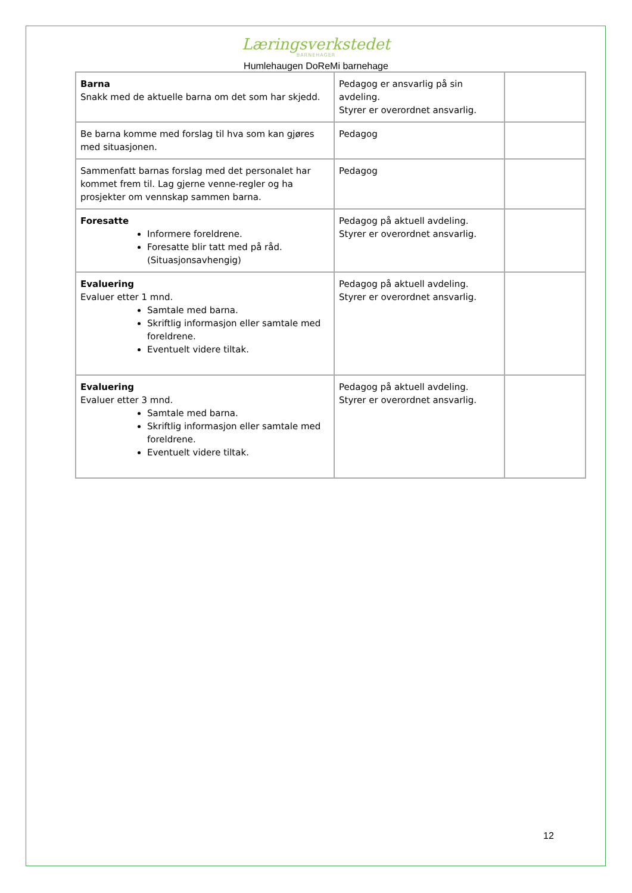Læringsverkstedet
BARNEHAGER
Humlehaugen DoReMi barnehage
| Barna Snakk med de aktuelle barna om det som har skjedd. | Pedagog er ansvarlig på sin avdeling. Styrer er overordnet ansvarlig. | |
| Be barna komme med forslag til hva som kan gjøres med situasjonen. | Pedagog | |
| Sammenfatt barnas forslag med det personalet har kommet frem til. Lag gjerne venne-regler og ha prosjekter om vennskap sammen barna. | Pedagog | |
| Foresatte Informere foreldrene. Foresatte blir tatt med på råd. (Situasjonsavhengig) | Pedagog på aktuell avdeling. Styrer er overordnet ansvarlig. | |
| Evaluering Evaluer etter 1 mnd. Samtale med barna. Skriftlig informasjon eller samtale med foreldrene. Eventuelt videre tiltak. | Pedagog på aktuell avdeling. Styrer er overordnet ansvarlig. | |
| Evaluering Evaluer etter 3 mnd. Samtale med barna. Skriftlig informasjon eller samtale med foreldrene. Eventuelt videre tiltak. | Pedagog på aktuell avdeling. Styrer er overordnet ansvarlig. | |
12